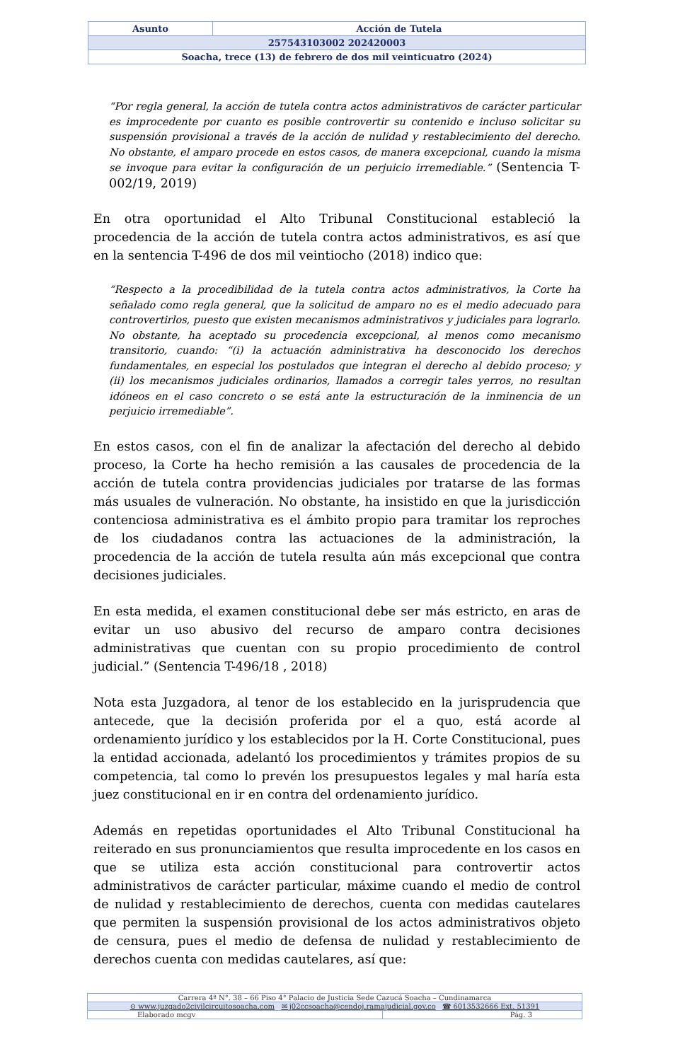| Asunto | Acción de Tutela |
| 257543103002 202420003 | |
| Soacha, trece (13) de febrero de dos mil veinticuatro (2024) | |
“Por regla general, la acción de tutela contra actos administrativos de carácter particular es improcedente por cuanto es posible controvertir su contenido e incluso solicitar su suspensión provisional a través de la acción de nulidad y restablecimiento del derecho. No obstante, el amparo procede en estos casos, de manera excepcional, cuando la misma se invoque para evitar la configuración de un perjuicio irremediable.” (Sentencia T-002/19, 2019)
En otra oportunidad el Alto Tribunal Constitucional estableció la procedencia de la acción de tutela contra actos administrativos, es así que en la sentencia T-496 de dos mil veintiocho (2018) indico que:
“Respecto a la procedibilidad de la tutela contra actos administrativos, la Corte ha señalado como regla general, que la solicitud de amparo no es el medio adecuado para controvertirlos, puesto que existen mecanismos administrativos y judiciales para lograrlo. No obstante, ha aceptado su procedencia excepcional, al menos como mecanismo transitorio, cuando: “(i) la actuación administrativa ha desconocido los derechos fundamentales, en especial los postulados que integran el derecho al debido proceso; y (ii) los mecanismos judiciales ordinarios, llamados a corregir tales yerros, no resultan idóneos en el caso concreto o se está ante la estructuración de la inminencia de un perjuicio irremediable”.
En estos casos, con el fin de analizar la afectación del derecho al debido proceso, la Corte ha hecho remisión a las causales de procedencia de la acción de tutela contra providencias judiciales por tratarse de las formas más usuales de vulneración. No obstante, ha insistido en que la jurisdicción contenciosa administrativa es el ámbito propio para tramitar los reproches de los ciudadanos contra las actuaciones de la administración, la procedencia de la acción de tutela resulta aún más excepcional que contra decisiones judiciales.
En esta medida, el examen constitucional debe ser más estricto, en aras de evitar un uso abusivo del recurso de amparo contra decisiones administrativas que cuentan con su propio procedimiento de control judicial.” (Sentencia T-496/18 , 2018)
Nota esta Juzgadora, al tenor de los establecido en la jurisprudencia que antecede, que la decisión proferida por el a quo, está acorde al ordenamiento jurídico y los establecidos por la H. Corte Constitucional, pues la entidad accionada, adelantó los procedimientos y trámites propios de su competencia, tal como lo prevén los presupuestos legales y mal haría esta juez constitucional en ir en contra del ordenamiento jurídico.
Además en repetidas oportunidades el Alto Tribunal Constitucional ha reiterado en sus pronunciamientos que resulta improcedente en los casos en que se utiliza esta acción constitucional para controvertir actos administrativos de carácter particular, máxime cuando el medio de control de nulidad y restablecimiento de derechos, cuenta con medidas cautelares que permiten la suspensión provisional de los actos administrativos objeto de censura, pues el medio de defensa de nulidad y restablecimiento de derechos cuenta con medidas cautelares, así que:
| Carrera 4ª N°. 38 – 66 Piso 4° Palacio de Justicia Sede Cazucá Soacha – Cundinamarca | |
| ⊙ www.juzgado2civilcircuitosoacha.com ✉ j02ccsoacha@cendoj.ramajudicial.gov.co ☎ 6013532666 Ext. 51391 | |
| Elaborado mcgv | Pág. 3 |